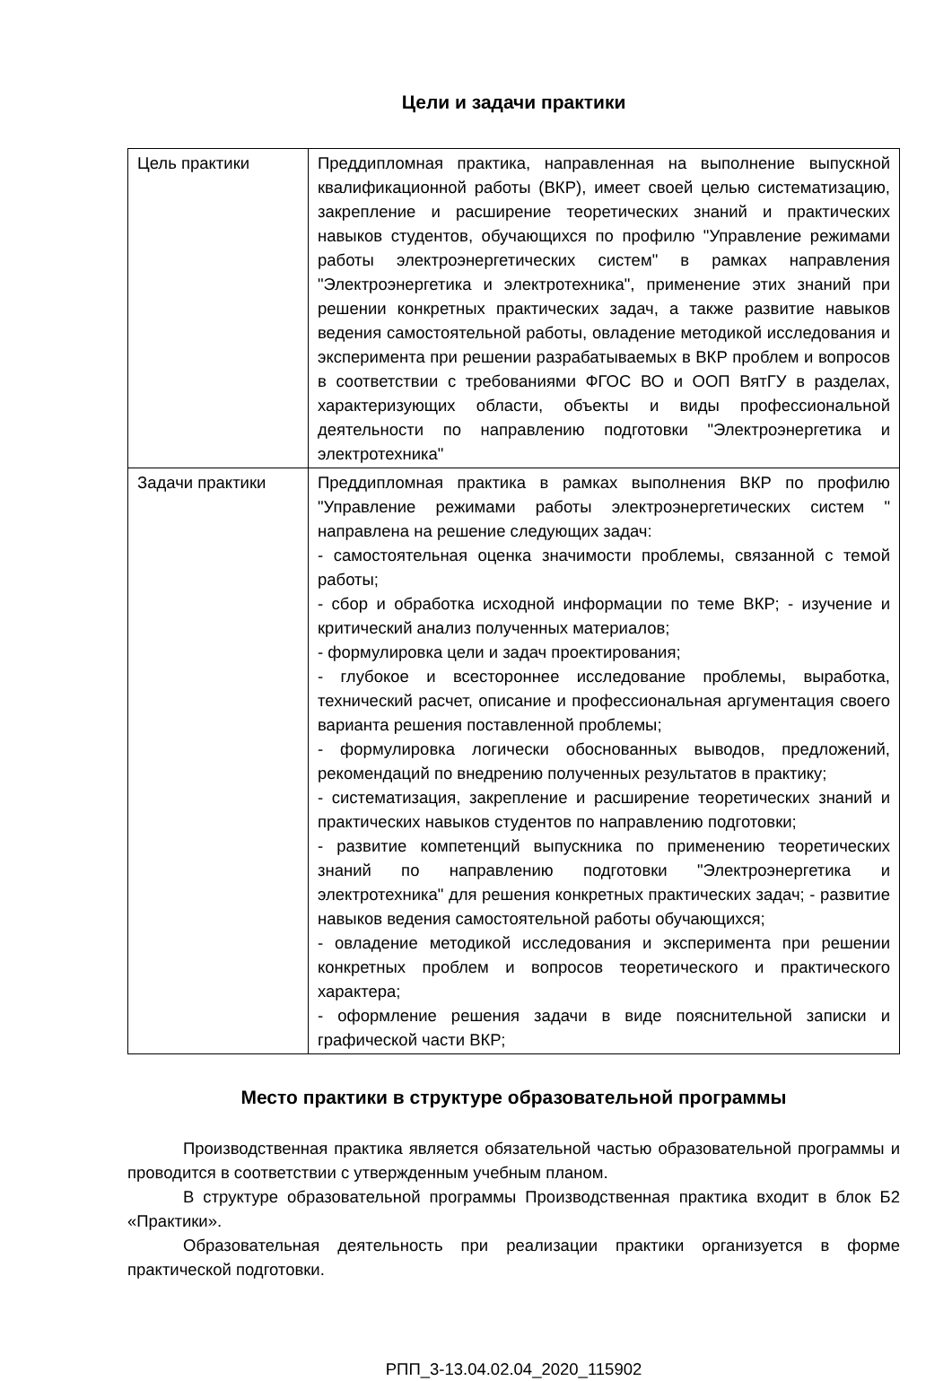Цели и задачи практики
| Цель практики | Преддипломная практика, направленная на выполнение выпускной квалификационной работы (ВКР), имеет своей целью систематизацию, закрепление и расширение теоретических знаний и практических навыков студентов, обучающихся по профилю "Управление режимами работы электроэнергетических систем" в рамках направления "Электроэнергетика и электротехника", применение этих знаний при решении конкретных практических задач, а также развитие навыков ведения самостоятельной работы, овладение методикой исследования и эксперимента при решении разрабатываемых в ВКР проблем и вопросов в соответствии с требованиями ФГОС ВО и ООП ВятГУ в разделах, характеризующих области, объекты и виды профессиональной деятельности по направлению подготовки "Электроэнергетика и электротехника" |
| Задачи практики | Преддипломная практика в рамках выполнения ВКР по профилю "Управление режимами работы электроэнергетических систем " направлена на решение следующих задач: - самостоятельная оценка значимости проблемы, связанной с темой работы; - сбор и обработка исходной информации по теме ВКР; - изучение и критический анализ полученных материалов; - формулировка цели и задач проектирования; - глубокое и всестороннее исследование проблемы, выработка, технический расчет, описание и профессиональная аргументация своего варианта решения поставленной проблемы; - формулировка логически обоснованных выводов, предложений, рекомендаций по внедрению полученных результатов в практику; - систематизация, закрепление и расширение теоретических знаний и практических навыков студентов по направлению подготовки; - развитие компетенций выпускника по применению теоретических знаний по направлению подготовки "Электроэнергетика и электротехника" для решения конкретных практических задач; - развитие навыков ведения самостоятельной работы обучающихся; - овладение методикой исследования и эксперимента при решении конкретных проблем и вопросов теоретического и практического характера; - оформление решения задачи в виде пояснительной записки и графической части ВКР; |
Место практики в структуре образовательной программы
Производственная практика является обязательной частью образовательной программы и проводится в соответствии с утвержденным учебным планом.
В структуре образовательной программы Производственная практика входит в блок Б2 «Практики».
Образовательная деятельность при реализации практики организуется в форме практической подготовки.
РПП_3-13.04.02.04_2020_115902